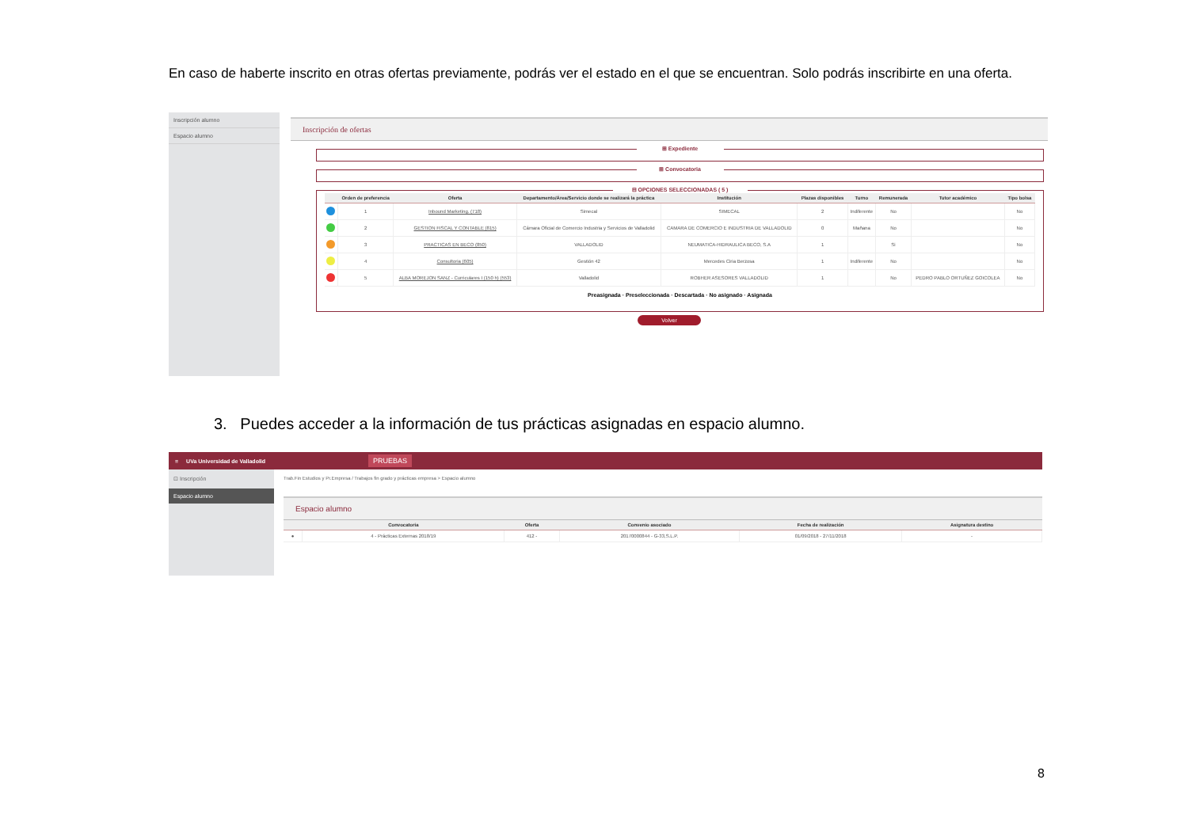En caso de haberte inscrito en otras ofertas previamente, podrás ver el estado en el que se encuentran. Solo podrás inscribirte en una oferta.
Inscripción alumno
Espacio alumno
Inscripción de ofertas
⊞ Expediente
⊞ Convocatoria
⊟ OPCIONES SELECCIONADAS ( 5 )
| | Orden de preferencia | Oferta | Departamento/Área/Servicio donde se realizará la práctica | Institución | Plazas disponibles | Turno | Remunerada | Tutor académico | Tipo bolsa |
| --- | --- | --- | --- | --- | --- | --- | --- | --- | --- |
| | 1 | Inbound Marketing. (718) | Simecal | SIMECAL | 2 | Indiferente | No | | No |
| | 2 | GESTION FISCAL Y CONTABLE (815) | Cámara Oficial de Comercio Industria y Servicios de Valladolid | CAMARA DE COMERCIO E INDUSTRIA DE VALLADOLID | 0 | Mañana | No | | No |
| | 3 | PRACTICAS EN BECO (850) | VALLADOLID | NEUMATICA-HIDRAULICA BECO, S.A | 1 | | Si | | No |
| | 4 | Consultoria (605) | Gestión 42 | Mercedes Ciria Berzosa | 1 | Indiferente | No | | No |
| | 5 | ALBA MOREJON SANZ - Curriculares I (150 h) (553) | Valladolid | ROBHER ASESORES VALLADOLID | 1 | | No | PEDRO PABLO ORTUÑEZ GOICOLEA | No |
Preasignada · Preseleccionada · Descartada · No asignado · Asignada
Volver
3. Puedes acceder a la información de tus prácticas asignadas en espacio alumno.
≡ UVa Universidad de Valladolid PRUEBAS
⊡ Inscripción
Espacio alumno
Trab.Fin Estudios y Pr.Empresa / Trabajos fin grado y prácticas empresa > Espacio alumno
Espacio alumno
| | Convocatoria | Oferta | Convenio asociado | Fecha de realización | Asignatura destino |
| --- | --- | --- | --- | --- | --- |
| ● | 4 - Prácticas Externas 2018/19 | 412 - | 20170000844 - G-33,S.L.P. | 01/09/2018 - 27/11/2018 | - |
8